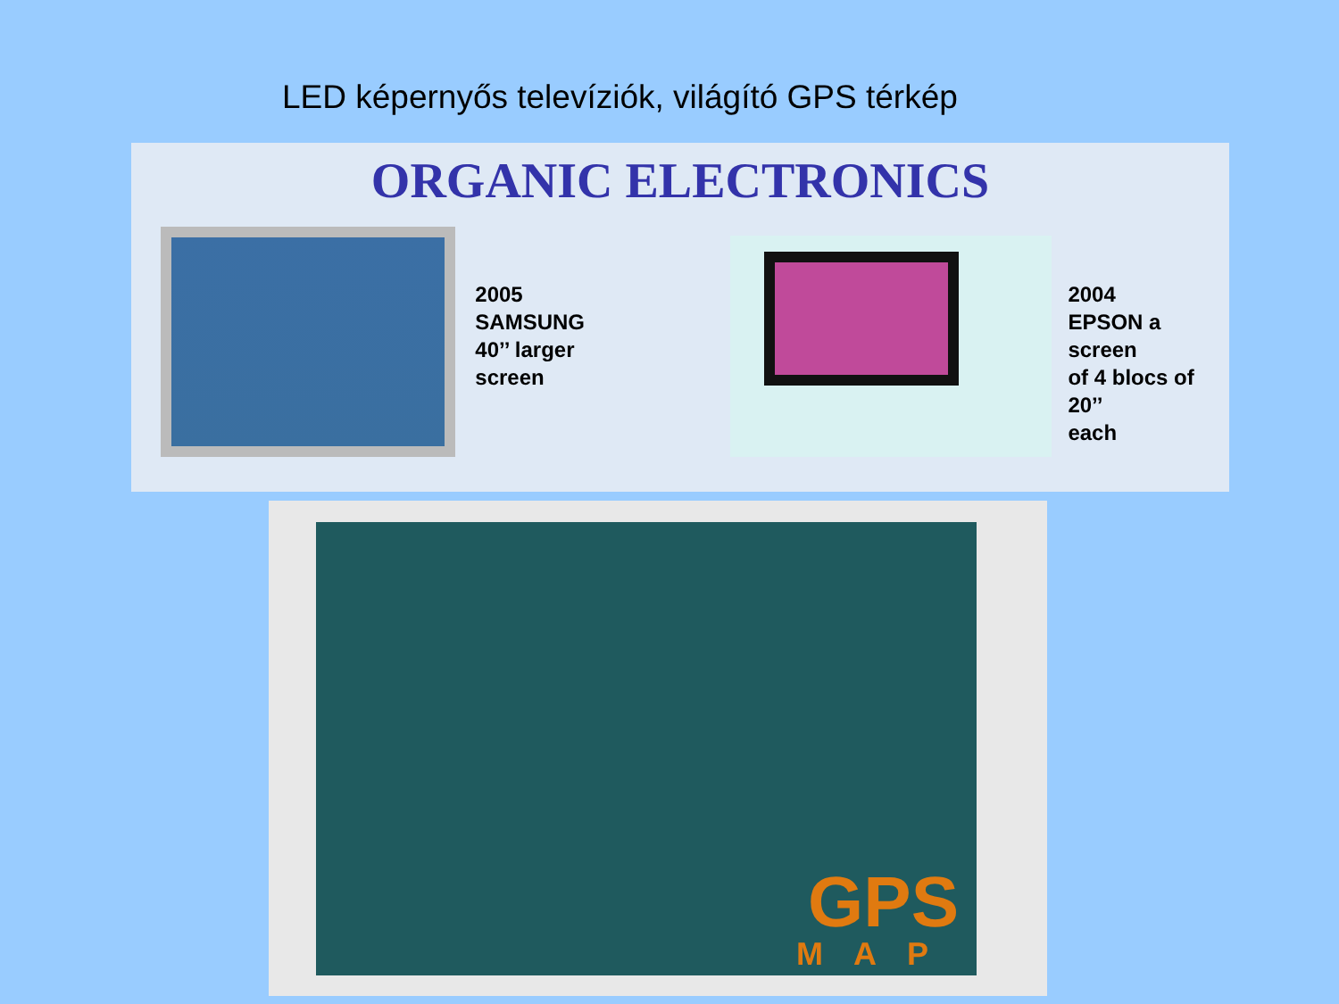LED képernyős televíziók, világító GPS térkép
ORGANIC ELECTRONICS
2005
SAMSUNG
40’’ larger
screen
2004
EPSON a screen
of 4 blocs of 20’’
each
GPS
MAP